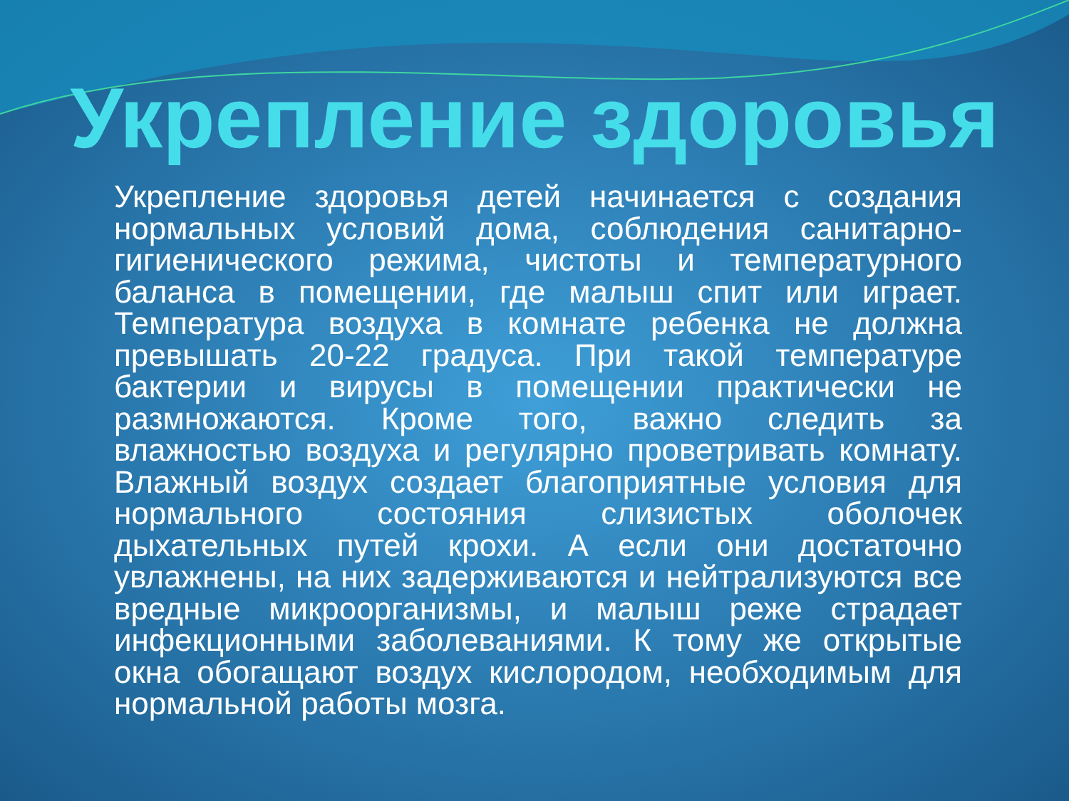Укрепление здоровья
Укрепление здоровья детей начинается с создания нормальных условий дома, соблюдения санитарно-гигиенического режима, чистоты и температурного баланса в помещении, где малыш спит или играет. Температура воздуха в комнате ребенка не должна превышать 20-22 градуса. При такой температуре бактерии и вирусы в помещении практически не размножаются. Кроме того, важно следить за влажностью воздуха и регулярно проветривать комнату. Влажный воздух создает благоприятные условия для нормального состояния слизистых оболочек дыхательных путей крохи. А если они достаточно увлажнены, на них задерживаются и нейтрализуются все вредные микроорганизмы, и малыш реже страдает инфекционными заболеваниями. К тому же открытые окна обогащают воздух кислородом, необходимым для нормальной работы мозга.